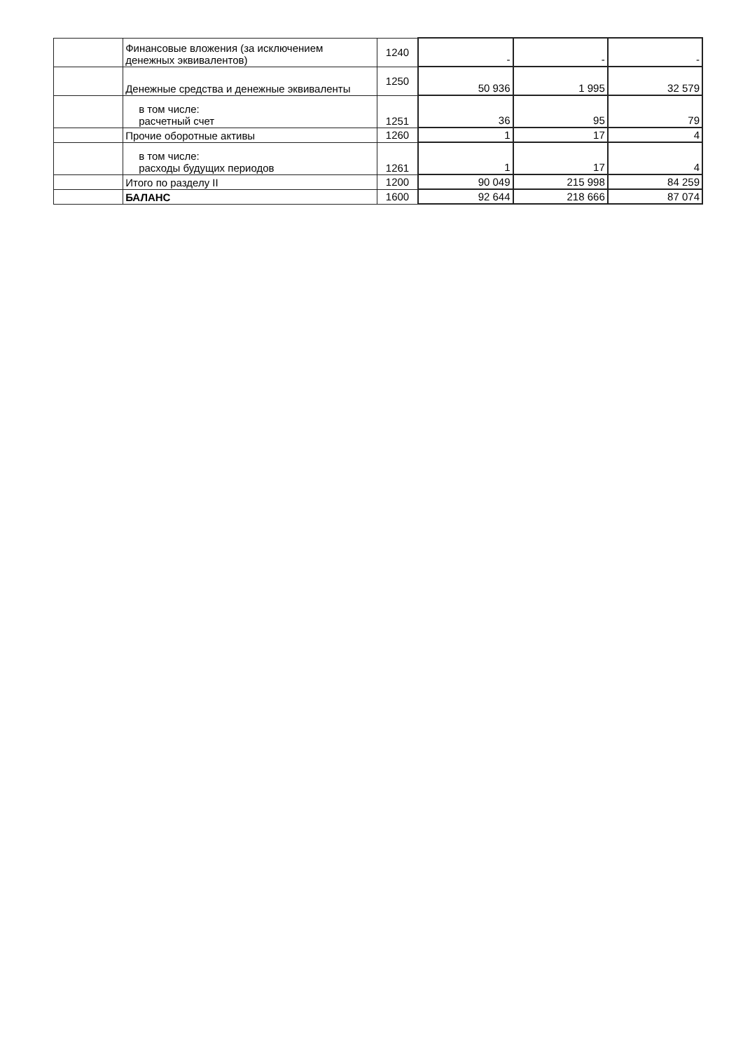| | Финансовые вложения (за исключением денежных эквивалентов) | 1240 | - | - | - |
| | Денежные средства и денежные эквиваленты | 1250 | 50 936 | 1 995 | 32 579 |
| | в том числе: расчетный счет | 1251 | 36 | 95 | 79 |
| | Прочие оборотные активы | 1260 | 1 | 17 | 4 |
| | в том числе: расходы будущих периодов | 1261 | 1 | 17 | 4 |
| | Итого по разделу II | 1200 | 90 049 | 215 998 | 84 259 |
| | БАЛАНС | 1600 | 92 644 | 218 666 | 87 074 |